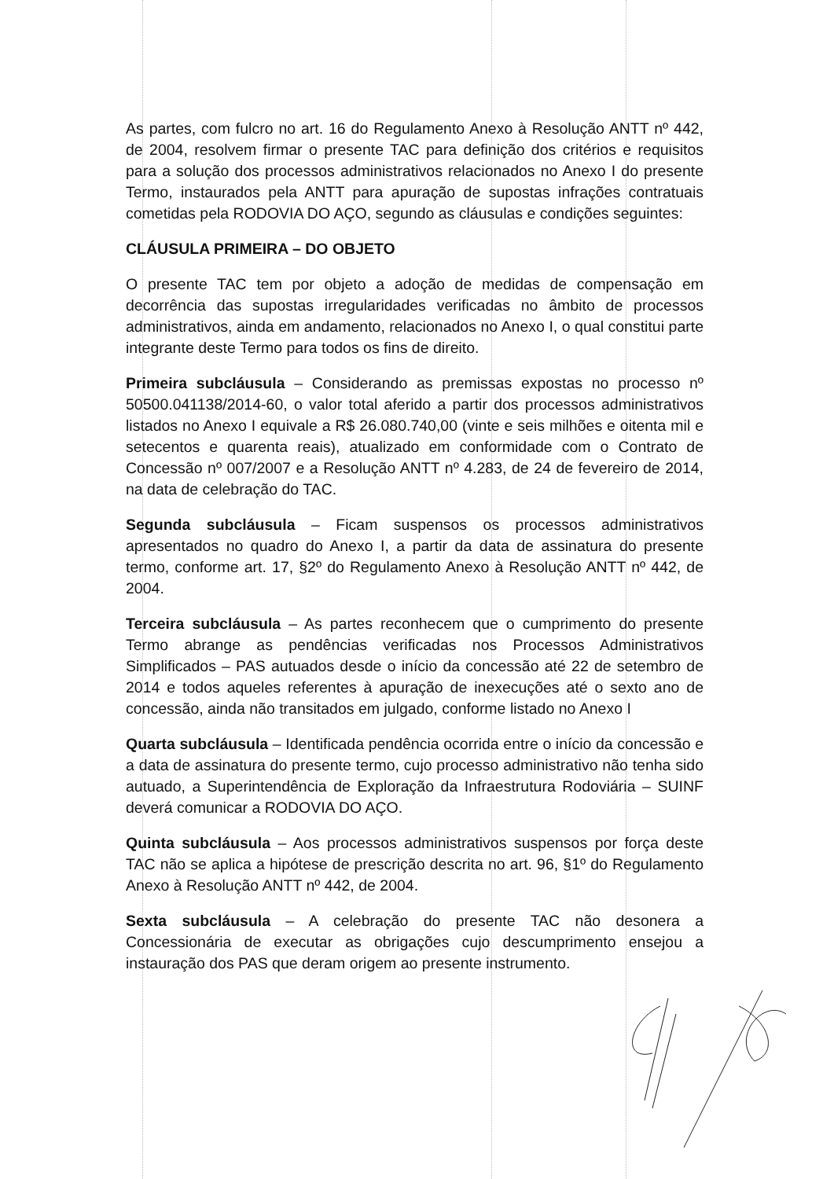As partes, com fulcro no art. 16 do Regulamento Anexo à Resolução ANTT nº 442, de 2004, resolvem firmar o presente TAC para definição dos critérios e requisitos para a solução dos processos administrativos relacionados no Anexo I do presente Termo, instaurados pela ANTT para apuração de supostas infrações contratuais cometidas pela RODOVIA DO AÇO, segundo as cláusulas e condições seguintes:
CLÁUSULA PRIMEIRA – DO OBJETO
O presente TAC tem por objeto a adoção de medidas de compensação em decorrência das supostas irregularidades verificadas no âmbito de processos administrativos, ainda em andamento, relacionados no Anexo I, o qual constitui parte integrante deste Termo para todos os fins de direito.
Primeira subcláusula – Considerando as premissas expostas no processo nº 50500.041138/2014-60, o valor total aferido a partir dos processos administrativos listados no Anexo I equivale a R$ 26.080.740,00 (vinte e seis milhões e oitenta mil e setecentos e quarenta reais), atualizado em conformidade com o Contrato de Concessão nº 007/2007 e a Resolução ANTT nº 4.283, de 24 de fevereiro de 2014, na data de celebração do TAC.
Segunda subcláusula – Ficam suspensos os processos administrativos apresentados no quadro do Anexo I, a partir da data de assinatura do presente termo, conforme art. 17, §2º do Regulamento Anexo à Resolução ANTT nº 442, de 2004.
Terceira subcláusula – As partes reconhecem que o cumprimento do presente Termo abrange as pendências verificadas nos Processos Administrativos Simplificados – PAS autuados desde o início da concessão até 22 de setembro de 2014 e todos aqueles referentes à apuração de inexecuções até o sexto ano de concessão, ainda não transitados em julgado, conforme listado no Anexo I
Quarta subcláusula – Identificada pendência ocorrida entre o início da concessão e a data de assinatura do presente termo, cujo processo administrativo não tenha sido autuado, a Superintendência de Exploração da Infraestrutura Rodoviária – SUINF deverá comunicar a RODOVIA DO AÇO.
Quinta subcláusula – Aos processos administrativos suspensos por força deste TAC não se aplica a hipótese de prescrição descrita no art. 96, §1º do Regulamento Anexo à Resolução ANTT nº 442, de 2004.
Sexta subcláusula – A celebração do presente TAC não desonera a Concessionária de executar as obrigações cujo descumprimento ensejou a instauração dos PAS que deram origem ao presente instrumento.